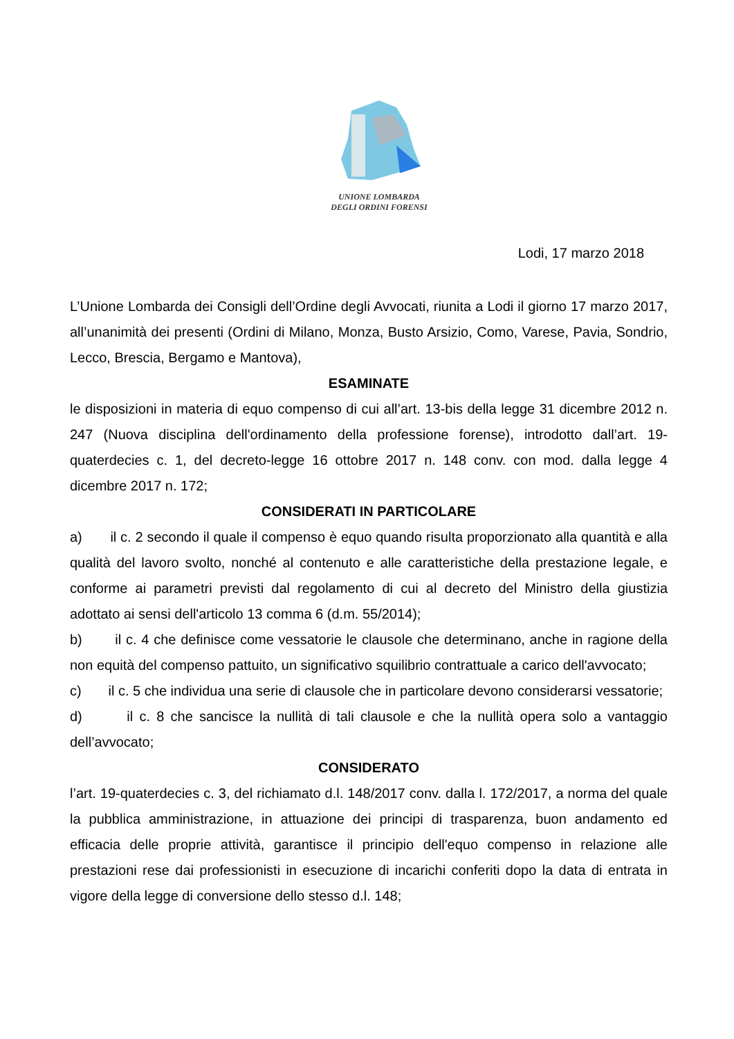UNIONE LOMBARDA
DEGLI ORDINI FORENSI
Lodi, 17 marzo 2018
L’Unione Lombarda dei Consigli dell’Ordine degli Avvocati, riunita a Lodi il giorno 17 marzo 2017, all’unanimità dei presenti (Ordini di Milano, Monza, Busto Arsizio, Como, Varese, Pavia, Sondrio, Lecco, Brescia, Bergamo e Mantova),
ESAMINATE
le disposizioni in materia di equo compenso di cui all’art. 13-bis della legge 31 dicembre 2012 n. 247 (Nuova disciplina dell'ordinamento della professione forense), introdotto dall’art. 19-quaterdecies c. 1, del decreto-legge 16 ottobre 2017 n. 148 conv. con mod. dalla legge 4 dicembre 2017 n. 172;
CONSIDERATI IN PARTICOLARE
a) il c. 2 secondo il quale il compenso è equo quando risulta proporzionato alla quantità e alla qualità del lavoro svolto, nonché al contenuto e alle caratteristiche della prestazione legale, e conforme ai parametri previsti dal regolamento di cui al decreto del Ministro della giustizia adottato ai sensi dell'articolo 13 comma 6 (d.m. 55/2014);
b) il c. 4 che definisce come vessatorie le clausole che determinano, anche in ragione della non equità del compenso pattuito, un significativo squilibrio contrattuale a carico dell'avvocato;
c) il c. 5 che individua una serie di clausole che in particolare devono considerarsi vessatorie;
d) il c. 8 che sancisce la nullità di tali clausole e che la nullità opera solo a vantaggio dell’avvocato;
CONSIDERATO
l’art. 19-quaterdecies c. 3, del richiamato d.l. 148/2017 conv. dalla l. 172/2017, a norma del quale la pubblica amministrazione, in attuazione dei principi di trasparenza, buon andamento ed efficacia delle proprie attività, garantisce il principio dell'equo compenso in relazione alle prestazioni rese dai professionisti in esecuzione di incarichi conferiti dopo la data di entrata in vigore della legge di conversione dello stesso d.l. 148;